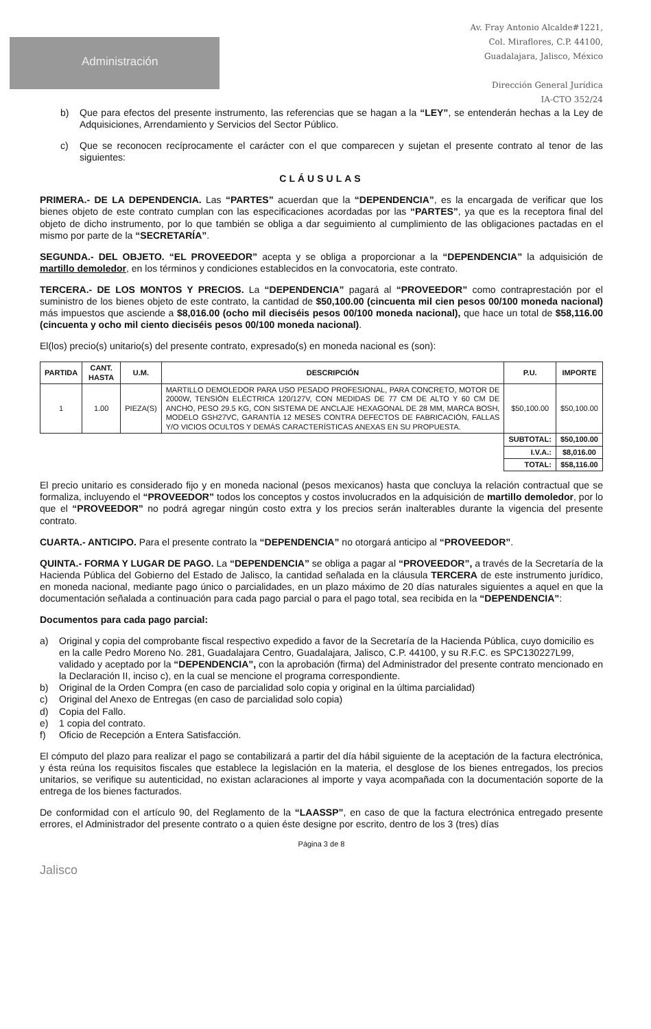Administración
Av. Fray Antonio Alcalde#1221,
Col. Miraflores, C.P. 44100,
Guadalajara, Jalisco, México
Dirección General Jurídica
IA-CTO 352/24
b) Que para efectos del presente instrumento, las referencias que se hagan a la “LEY”, se entenderán hechas a la Ley de Adquisiciones, Arrendamiento y Servicios del Sector Público.
c) Que se reconocen recíprocamente el carácter con el que comparecen y sujetan el presente contrato al tenor de las siguientes:
CLÁUSULAS
PRIMERA.- DE LA DEPENDENCIA. Las “PARTES” acuerdan que la “DEPENDENCIA”, es la encargada de verificar que los bienes objeto de este contrato cumplan con las especificaciones acordadas por las “PARTES”, ya que es la receptora final del objeto de dicho instrumento, por lo que también se obliga a dar seguimiento al cumplimiento de las obligaciones pactadas en el mismo por parte de la “SECRETARÍA”.
SEGUNDA.- DEL OBJETO. “EL PROVEEDOR” acepta y se obliga a proporcionar a la “DEPENDENCIA” la adquisición de martillo demoledor, en los términos y condiciones establecidos en la convocatoria, este contrato.
TERCERA.- DE LOS MONTOS Y PRECIOS. La “DEPENDENCIA” pagará al “PROVEEDOR” como contraprestación por el suministro de los bienes objeto de este contrato, la cantidad de $50,100.00 (cincuenta mil cien pesos 00/100 moneda nacional) más impuestos que asciende a $8,016.00 (ocho mil dieciséis pesos 00/100 moneda nacional), que hace un total de $58,116.00 (cincuenta y ocho mil ciento dieciséis pesos 00/100 moneda nacional).
El(los) precio(s) unitario(s) del presente contrato, expresado(s) en moneda nacional es (son):
| PARTIDA | CANT. HASTA | U.M. | DESCRIPCIÓN | P.U. | IMPORTE |
| --- | --- | --- | --- | --- | --- |
| 1 | 1.00 | PIEZA(S) | MARTILLO DEMOLEDOR PARA USO PESADO PROFESIONAL, PARA CONCRETO, MOTOR DE 2000W, TENSIÓN ELÉCTRICA 120/127V, CON MEDIDAS DE 77 CM DE ALTO Y 60 CM DE ANCHO, PESO 29.5 KG, CON SISTEMA DE ANCLAJE HEXAGONAL DE 28 MM, MARCA BOSH, MODELO GSH27VC, GARANTÍA 12 MESES CONTRA DEFECTOS DE FABRICACIÓN, FALLAS Y/O VICIOS OCULTOS Y DEMÁS CARACTERÍSTICAS ANEXAS EN SU PROPUESTA. | $50,100.00 | $50,100.00 |
| | | | | SUBTOTAL: | $50,100.00 |
| | | | | I.V.A.: | $8,016.00 |
| | | | | TOTAL: | $58,116.00 |
El precio unitario es considerado fijo y en moneda nacional (pesos mexicanos) hasta que concluya la relación contractual que se formaliza, incluyendo el “PROVEEDOR” todos los conceptos y costos involucrados en la adquisición de martillo demoledor, por lo que el “PROVEEDOR” no podrá agregar ningún costo extra y los precios serán inalterables durante la vigencia del presente contrato.
CUARTA.- ANTICIPO. Para el presente contrato la “DEPENDENCIA” no otorgará anticipo al “PROVEEDOR”.
QUINTA.- FORMA Y LUGAR DE PAGO. La “DEPENDENCIA” se obliga a pagar al “PROVEEDOR”, a través de la Secretaría de la Hacienda Pública del Gobierno del Estado de Jalisco, la cantidad señalada en la cláusula TERCERA de este instrumento jurídico, en moneda nacional, mediante pago único o parcialidades, en un plazo máximo de 20 días naturales siguientes a aquel en que la documentación señalada a continuación para cada pago parcial o para el pago total, sea recibida en la “DEPENDENCIA”:
Documentos para cada pago parcial:
a) Original y copia del comprobante fiscal respectivo expedido a favor de la Secretaría de la Hacienda Pública, cuyo domicilio es en la calle Pedro Moreno No. 281, Guadalajara Centro, Guadalajara, Jalisco, C.P. 44100, y su R.F.C. es SPC130227L99, validado y aceptado por la “DEPENDENCIA”, con la aprobación (firma) del Administrador del presente contrato mencionado en la Declaración II, inciso c), en la cual se mencione el programa correspondiente.
b) Original de la Orden Compra (en caso de parcialidad solo copia y original en la última parcialidad)
c) Original del Anexo de Entregas (en caso de parcialidad solo copia)
d) Copia del Fallo.
e) 1 copia del contrato.
f) Oficio de Recepción a Entera Satisfacción.
El cómputo del plazo para realizar el pago se contabilizará a partir del día hábil siguiente de la aceptación de la factura electrónica, y ésta reúna los requisitos fiscales que establece la legislación en la materia, el desglose de los bienes entregados, los precios unitarios, se verifique su autenticidad, no existan aclaraciones al importe y vaya acompañada con la documentación soporte de la entrega de los bienes facturados.
De conformidad con el artículo 90, del Reglamento de la “LAASSP”, en caso de que la factura electrónica entregado presente errores, el Administrador del presente contrato o a quien éste designe por escrito, dentro de los 3 (tres) días
Página 3 de 8
Jalisco